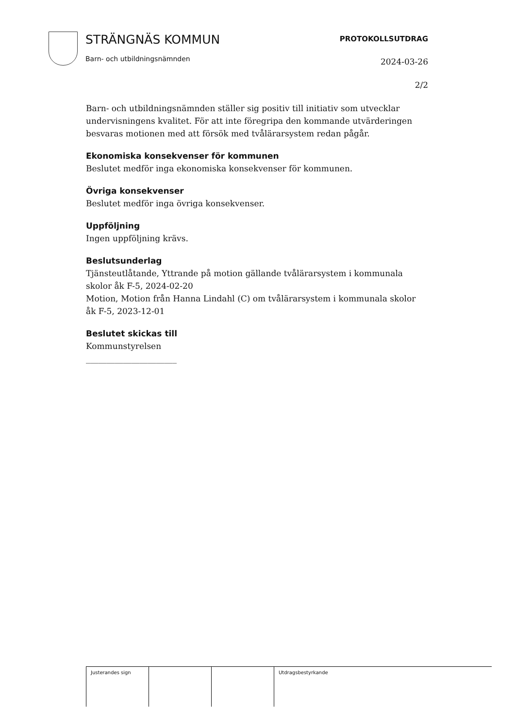STRÄNGNÄS KOMMUN
Barn- och utbildningsnämnden
PROTOKOLLSUTDRAG
2024-03-26
2/2
Barn- och utbildningsnämnden ställer sig positiv till initiativ som utvecklar undervisningens kvalitet. För att inte föregripa den kommande utvärderingen besvaras motionen med att försök med tvålärarsystem redan pågår.
Ekonomiska konsekvenser för kommunen
Beslutet medför inga ekonomiska konsekvenser för kommunen.
Övriga konsekvenser
Beslutet medför inga övriga konsekvenser.
Uppföljning
Ingen uppföljning krävs.
Beslutsunderlag
Tjänsteutlåtande, Yttrande på motion gällande tvålärarsystem i kommunala skolor åk F-5, 2024-02-20
Motion, Motion från Hanna Lindahl (C) om tvålärarsystem i kommunala skolor åk F-5, 2023-12-01
Beslutet skickas till
Kommunstyrelsen
______________________
| Justerandes sign | | | Utdragsbestyrkande |